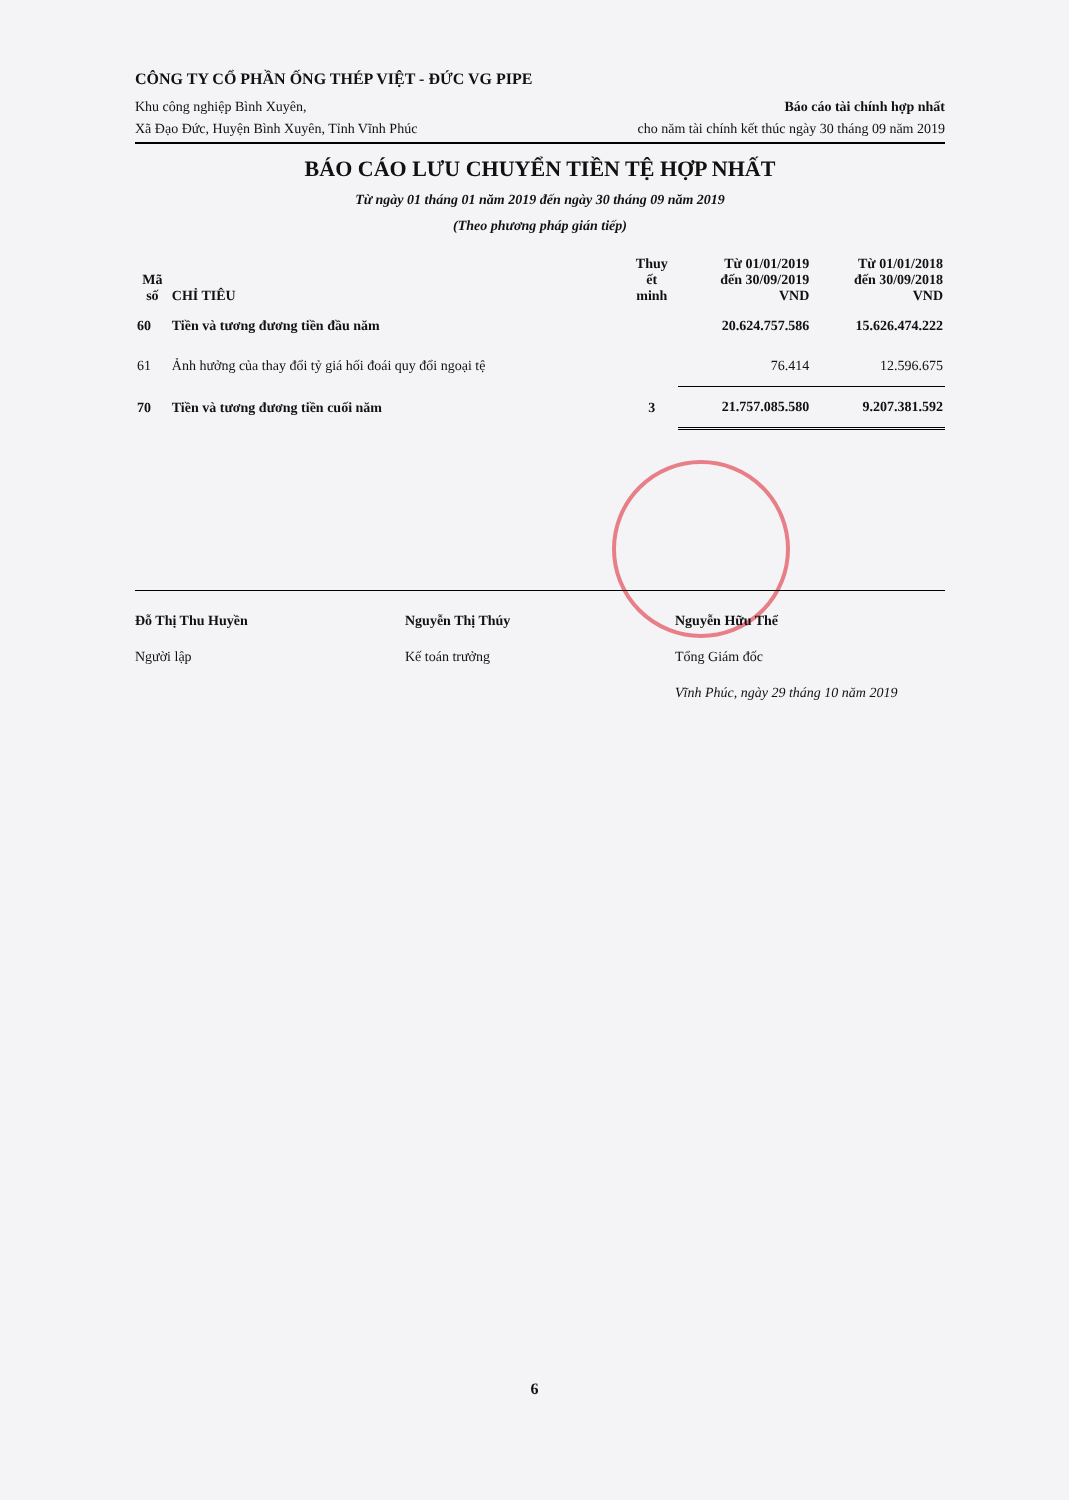CÔNG TY CỔ PHẦN ỐNG THÉP VIỆT - ĐỨC VG PIPE
Khu công nghiệp Bình Xuyên,
Xã Đạo Đức, Huyện Bình Xuyên, Tỉnh Vĩnh Phúc
Báo cáo tài chính hợp nhất
cho năm tài chính kết thúc ngày 30 tháng 09 năm 2019
BÁO CÁO LƯU CHUYỂN TIỀN TỆ HỢP NHẤT
Từ ngày 01 tháng 01 năm 2019 đến ngày 30 tháng 09 năm 2019
(Theo phương pháp gián tiếp)
| Mã số | CHỈ TIÊU | Thuy ết minh | Từ 01/01/2019 đến 30/09/2019 VND | Từ 01/01/2018 đến 30/09/2018 VND |
| --- | --- | --- | --- | --- |
| 60 | Tiền và tương đương tiền đầu năm | | 20.624.757.586 | 15.626.474.222 |
| 61 | Ảnh hưởng của thay đổi tỷ giá hối đoái quy đổi ngoại tệ | | 76.414 | 12.596.675 |
| 70 | Tiền và tương đương tiền cuối năm | 3 | 21.757.085.580 | 9.207.381.592 |
Đỗ Thị Thu Huyền
Người lập
Nguyễn Thị Thúy
Kế toán trưởng
Nguyễn Hữu Thể
Tổng Giám đốc
Vĩnh Phúc, ngày 29 tháng 10 năm 2019
6